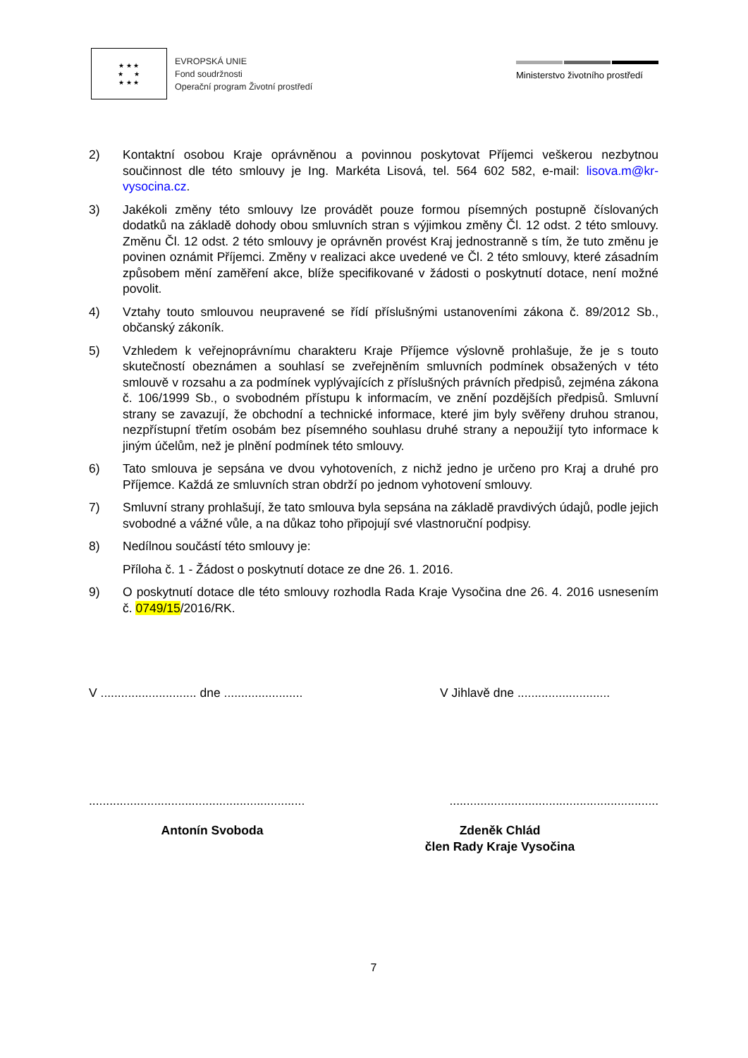★ ★ ★
★ ★
★ ★ ★
EVROPSKÁ UNIE
Fond soudržnosti
Operační program Životní prostředí
Ministerstvo životního prostředí
2) Kontaktní osobou Kraje oprávněnou a povinnou poskytovat Příjemci veškerou nezbytnou součinnost dle této smlouvy je Ing. Markéta Lisová, tel. 564 602 582, e-mail: lisova.m@kr-vysocina.cz.
3) Jakékoli změny této smlouvy lze provádět pouze formou písemných postupně číslovaných dodatků na základě dohody obou smluvních stran s výjimkou změny Čl. 12 odst. 2 této smlouvy. Změnu Čl. 12 odst. 2 této smlouvy je oprávněn provést Kraj jednostranně s tím, že tuto změnu je povinen oznámit Příjemci. Změny v realizaci akce uvedené ve Čl. 2 této smlouvy, které zásadním způsobem mění zaměření akce, blíže specifikované v žádosti o poskytnutí dotace, není možné povolit.
4) Vztahy touto smlouvou neupravené se řídí příslušnými ustanoveními zákona č. 89/2012 Sb., občanský zákoník.
5) Vzhledem k veřejnoprávnímu charakteru Kraje Příjemce výslovně prohlašuje, že je s touto skutečností obeznámen a souhlasí se zveřejněním smluvních podmínek obsažených v této smlouvě v rozsahu a za podmínek vyplývajících z příslušných právních předpisů, zejména zákona č. 106/1999 Sb., o svobodném přístupu k informacím, ve znění pozdějších předpisů. Smluvní strany se zavazují, že obchodní a technické informace, které jim byly svěřeny druhou stranou, nezpřístupní třetím osobám bez písemného souhlasu druhé strany a nepoužijí tyto informace k jiným účelům, než je plnění podmínek této smlouvy.
6) Tato smlouva je sepsána ve dvou vyhotoveních, z nichž jedno je určeno pro Kraj a druhé pro Příjemce. Každá ze smluvních stran obdrží po jednom vyhotovení smlouvy.
7) Smluvní strany prohlašují, že tato smlouva byla sepsána na základě pravdivých údajů, podle jejich svobodné a vážné vůle, a na důkaz toho připojují své vlastnoruční podpisy.
8) Nedílnou součástí této smlouvy je:
Příloha č. 1 - Žádost o poskytnutí dotace ze dne 26. 1. 2016.
9) O poskytnutí dotace dle této smlouvy rozhodla Rada Kraje Vysočina dne 26. 4. 2016 usnesením č. 0749/15/2016/RK.
V ............................ dne .......................
V Jihlavě dne ...........................
...............................................................
.............................................................
Antonín Svoboda Zdeněk Chlád
člen Rady Kraje Vysočina
7